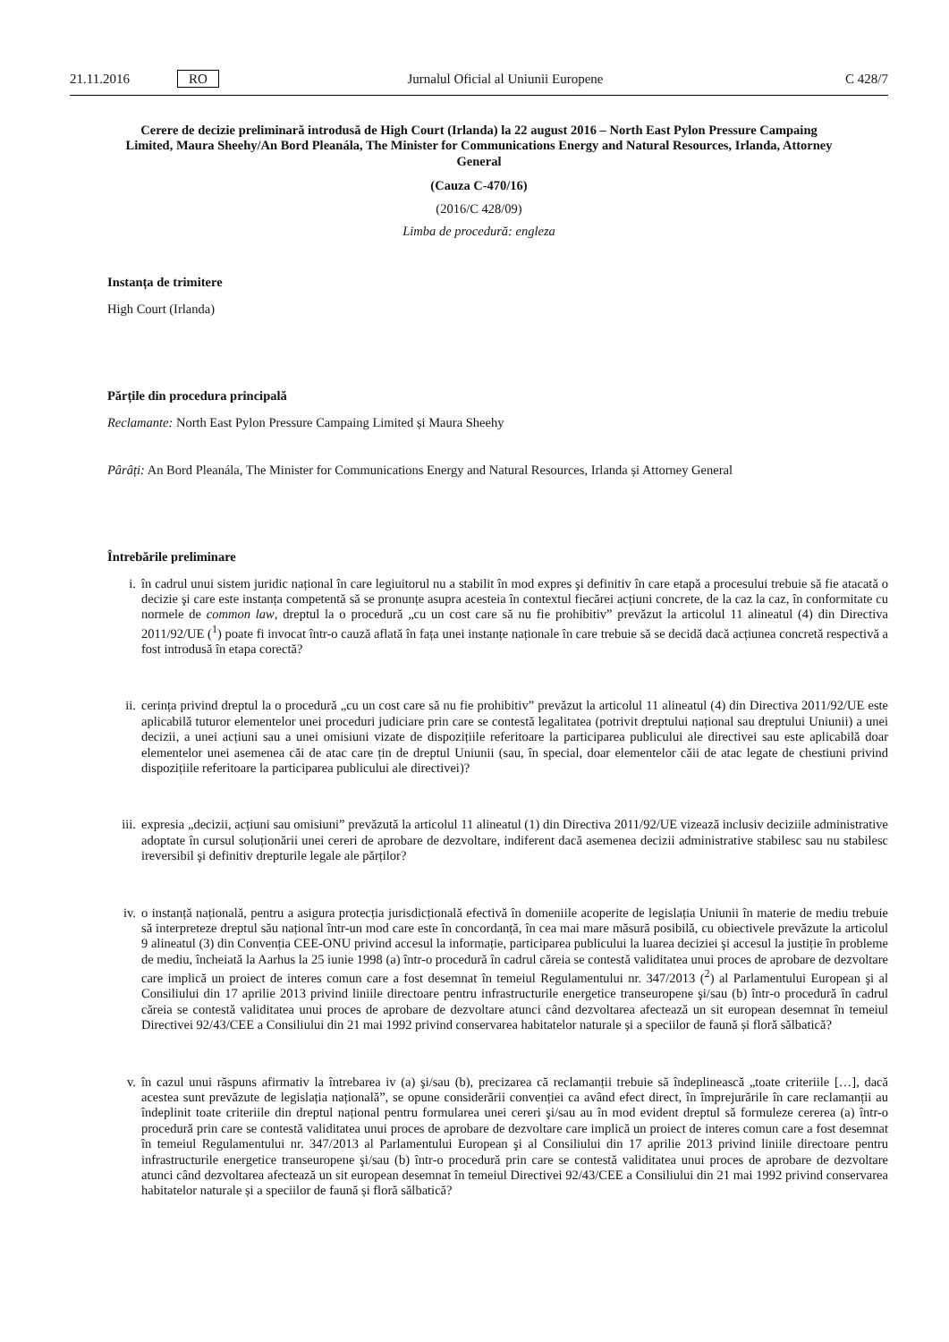21.11.2016 RO Jurnalul Oficial al Uniunii Europene C 428/7
Cerere de decizie preliminară introdusă de High Court (Irlanda) la 22 august 2016 – North East Pylon Pressure Campaing Limited, Maura Sheehy/An Bord Pleanála, The Minister for Communications Energy and Natural Resources, Irlanda, Attorney General
(Cauza C-470/16)
(2016/C 428/09)
Limba de procedură: engleza
Instanța de trimitere
High Court (Irlanda)
Părțile din procedura principală
Reclamante: North East Pylon Pressure Campaing Limited și Maura Sheehy
Pârâți: An Bord Pleanála, The Minister for Communications Energy and Natural Resources, Irlanda și Attorney General
Întrebările preliminare
i. în cadrul unui sistem juridic național în care legiuitorul nu a stabilit în mod expres şi definitiv în care etapă a procesului trebuie să fie atacată o decizie şi care este instanța competentă să se pronunțe asupra acesteia în contextul fiecărei acțiuni concrete, de la caz la caz, în conformitate cu normele de common law, dreptul la o procedură „cu un cost care să nu fie prohibitiv” prevăzut la articolul 11 alineatul (4) din Directiva 2011/92/UE (<sup>1</sup>) poate fi invocat într-o cauză aflată în fața unei instanțe naționale în care trebuie să se decidă dacă acțiunea concretă respectivă a fost introdusă în etapa corectă?
ii. cerința privind dreptul la o procedură „cu un cost care să nu fie prohibitiv” prevăzut la articolul 11 alineatul (4) din Directiva 2011/92/UE este aplicabilă tuturor elementelor unei proceduri judiciare prin care se contestă legalitatea (potrivit dreptului național sau dreptului Uniunii) a unei decizii, a unei acțiuni sau a unei omisiuni vizate de dispozițiile referitoare la participarea publicului ale directivei sau este aplicabilă doar elementelor unei asemenea căi de atac care țin de dreptul Uniunii (sau, în special, doar elementelor căii de atac legate de chestiuni privind dispozițiile referitoare la participarea publicului ale directivei)?
iii. expresia „decizii, acțiuni sau omisiuni” prevăzută la articolul 11 alineatul (1) din Directiva 2011/92/UE vizează inclusiv deciziile administrative adoptate în cursul soluționării unei cereri de aprobare de dezvoltare, indiferent dacă asemenea decizii administrative stabilesc sau nu stabilesc ireversibil şi definitiv drepturile legale ale părților?
iv. o instanță națională, pentru a asigura protecția jurisdicțională efectivă în domeniile acoperite de legislația Uniunii în materie de mediu trebuie să interpreteze dreptul său național într-un mod care este în concordanță, în cea mai mare măsură posibilă, cu obiectivele prevăzute la articolul 9 alineatul (3) din Convenția CEE-ONU privind accesul la informație, participarea publicului la luarea deciziei şi accesul la justiție în probleme de mediu, încheiată la Aarhus la 25 iunie 1998 (a) într-o procedură în cadrul căreia se contestă validitatea unui proces de aprobare de dezvoltare care implică un proiect de interes comun care a fost desemnat în temeiul Regulamentului nr. 347/2013 (<sup>2</sup>) al Parlamentului European şi al Consiliului din 17 aprilie 2013 privind liniile directoare pentru infrastructurile energetice transeuropene şi/sau (b) într-o procedură în cadrul căreia se contestă validitatea unui proces de aprobare de dezvoltare atunci când dezvoltarea afectează un sit european desemnat în temeiul Directivei 92/43/CEE a Consiliului din 21 mai 1992 privind conservarea habitatelor naturale și a speciilor de faună și floră sălbatică?
v. în cazul unui răspuns afirmativ la întrebarea iv (a) şi/sau (b), precizarea că reclamanții trebuie să îndeplinească „toate criteriile […], dacă acestea sunt prevăzute de legislația națională”, se opune considerării convenției ca având efect direct, în împrejurările în care reclamanții au îndeplinit toate criteriile din dreptul național pentru formularea unei cereri şi/sau au în mod evident dreptul să formuleze cererea (a) într-o procedură prin care se contestă validitatea unui proces de aprobare de dezvoltare care implică un proiect de interes comun care a fost desemnat în temeiul Regulamentului nr. 347/2013 al Parlamentului European şi al Consiliului din 17 aprilie 2013 privind liniile directoare pentru infrastructurile energetice transeuropene şi/sau (b) într-o procedură prin care se contestă validitatea unui proces de aprobare de dezvoltare atunci când dezvoltarea afectează un sit european desemnat în temeiul Directivei 92/43/CEE a Consiliului din 21 mai 1992 privind conservarea habitatelor naturale și a speciilor de faună și floră sălbatică?